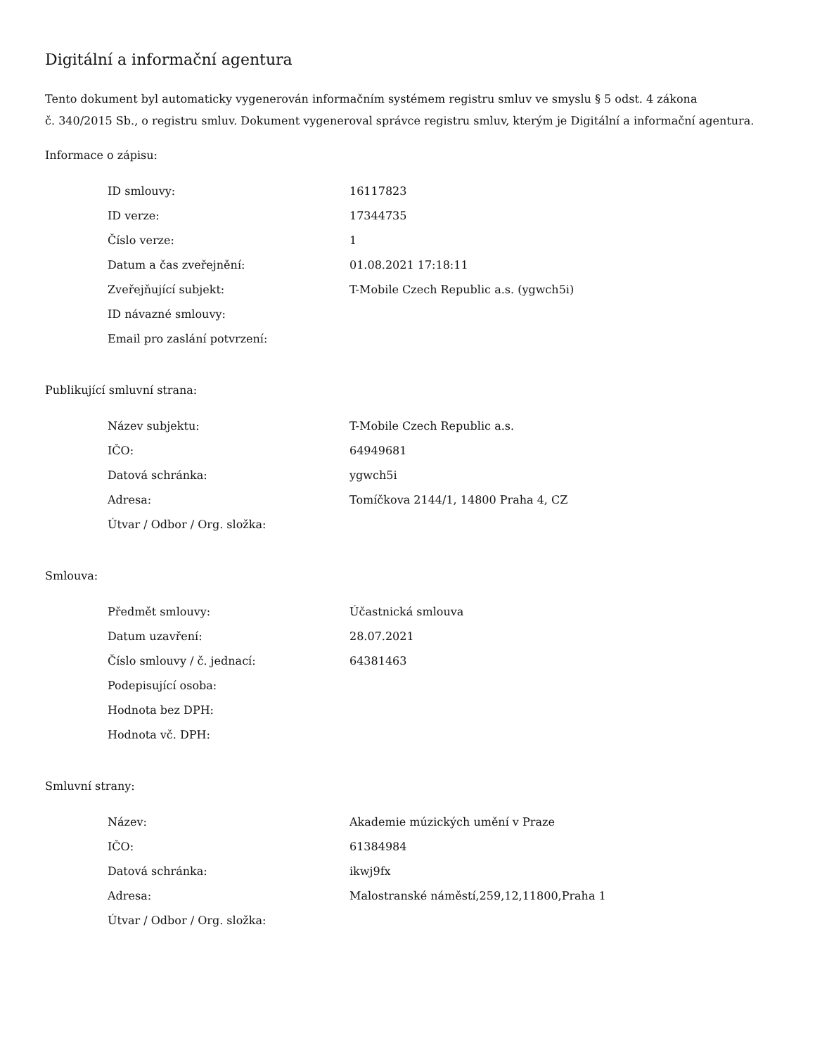Digitální a informační agentura
Tento dokument byl automaticky vygenerován informačním systémem registru smluv ve smyslu § 5 odst. 4 zákona
č. 340/2015 Sb., o registru smluv. Dokument vygeneroval správce registru smluv, kterým je Digitální a informační agentura.
Informace o zápisu:
| ID smlouvy: | 16117823 |
| ID verze: | 17344735 |
| Číslo verze: | 1 |
| Datum a čas zveřejnění: | 01.08.2021 17:18:11 |
| Zveřejňující subjekt: | T-Mobile Czech Republic a.s. (ygwch5i) |
| ID návazné smlouvy: | |
| Email pro zaslání potvrzení: | |
Publikující smluvní strana:
| Název subjektu: | T-Mobile Czech Republic a.s. |
| IČO: | 64949681 |
| Datová schránka: | ygwch5i |
| Adresa: | Tomíčkova 2144/1, 14800 Praha 4, CZ |
| Útvar / Odbor / Org. složka: | |
Smlouva:
| Předmět smlouvy: | Účastnická smlouva |
| Datum uzavření: | 28.07.2021 |
| Číslo smlouvy / č. jednací: | 64381463 |
| Podepisující osoba: | |
| Hodnota bez DPH: | |
| Hodnota vč. DPH: | |
Smluvní strany:
| Název: | Akademie múzických umění v Praze |
| IČO: | 61384984 |
| Datová schránka: | ikwj9fx |
| Adresa: | Malostranské náměstí,259,12,11800,Praha 1 |
| Útvar / Odbor / Org. složka: | |